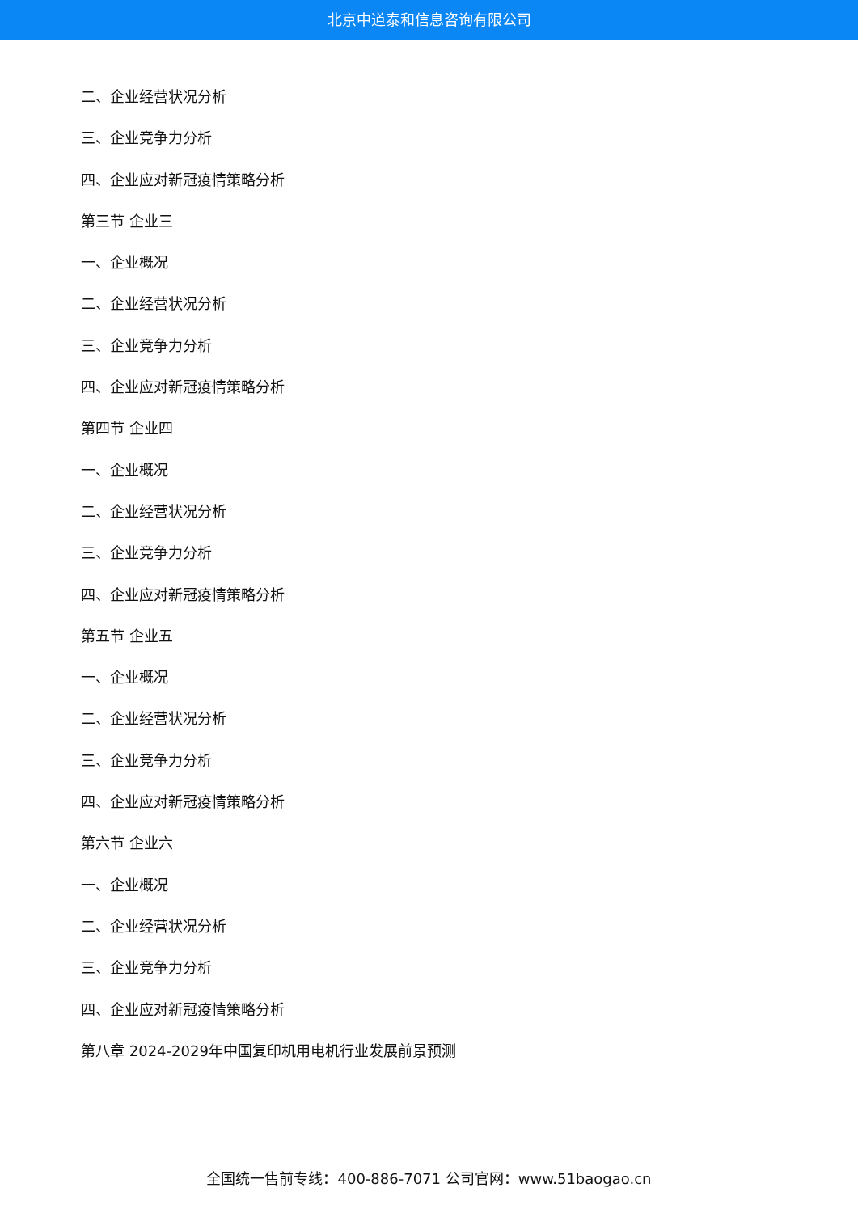北京中道泰和信息咨询有限公司
二、企业经营状况分析
三、企业竞争力分析
四、企业应对新冠疫情策略分析
第三节 企业三
一、企业概况
二、企业经营状况分析
三、企业竞争力分析
四、企业应对新冠疫情策略分析
第四节 企业四
一、企业概况
二、企业经营状况分析
三、企业竞争力分析
四、企业应对新冠疫情策略分析
第五节 企业五
一、企业概况
二、企业经营状况分析
三、企业竞争力分析
四、企业应对新冠疫情策略分析
第六节 企业六
一、企业概况
二、企业经营状况分析
三、企业竞争力分析
四、企业应对新冠疫情策略分析
第八章 2024-2029年中国复印机用电机行业发展前景预测
全国统一售前专线：400-886-7071 公司官网：www.51baogao.cn